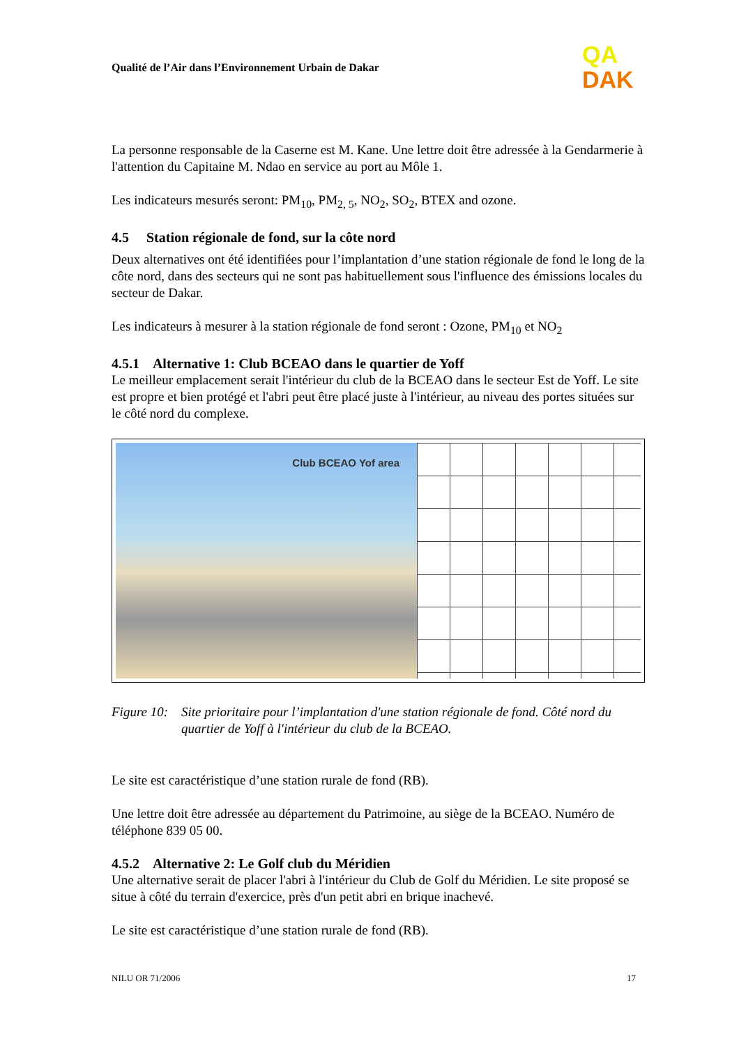Qualité de l’Air dans l’Environnement Urbain de Dakar
QA
DAK
La personne responsable de la Caserne est M. Kane. Une lettre doit être adressée à la Gendarmerie à l'attention du Capitaine M. Ndao en service au port au Môle 1.
Les indicateurs mesurés seront: PM<sub>10</sub>, PM<sub>2, 5</sub>, NO<sub>2</sub>, SO<sub>2</sub>, BTEX and ozone.
4.5 Station régionale de fond, sur la côte nord
Deux alternatives ont été identifiées pour l’implantation d’une station régionale de fond le long de la côte nord, dans des secteurs qui ne sont pas habituellement sous l'influence des émissions locales du secteur de Dakar.
Les indicateurs à mesurer à la station régionale de fond seront : Ozone, PM<sub>10</sub> et NO<sub>2</sub>
4.5.1 Alternative 1: Club BCEAO dans le quartier de Yoff
Le meilleur emplacement serait l'intérieur du club de la BCEAO dans le secteur Est de Yoff. Le site est propre et bien protégé et l'abri peut être placé juste à l'intérieur, au niveau des portes situées sur le côté nord du complexe.
Club BCEAO Yof area
Figure 10: Site prioritaire pour l’implantation d'une station régionale de fond. Côté nord du quartier de Yoff à l'intérieur du club de la BCEAO.
Le site est caractéristique d’une station rurale de fond (RB).
Une lettre doit être adressée au département du Patrimoine, au siège de la BCEAO. Numéro de téléphone 839 05 00.
4.5.2 Alternative 2: Le Golf club du Méridien
Une alternative serait de placer l'abri à l'intérieur du Club de Golf du Méridien. Le site proposé se situe à côté du terrain d'exercice, près d'un petit abri en brique inachevé.
Le site est caractéristique d’une station rurale de fond (RB).
NILU OR 71/2006 17